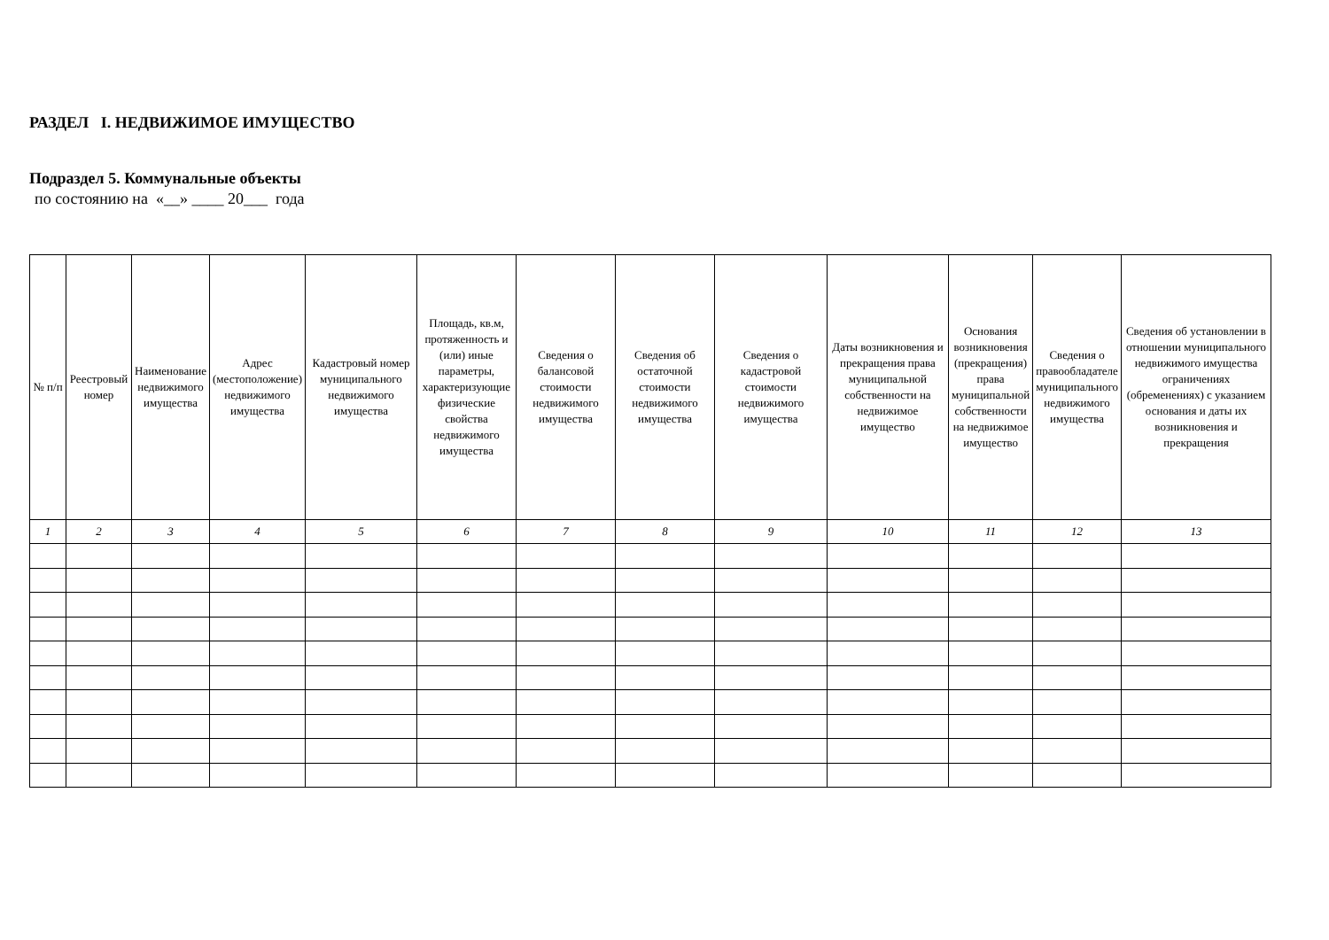РАЗДЕЛ I. НЕДВИЖИМОЕ ИМУЩЕСТВО
Подраздел 5. Коммунальные объекты
по состоянию на «__» ____ 20___ года
| № п/п | Реестровый номер | Наименование недвижимого имущества | Адрес (местоположение) недвижимого имущества | Кадастровый номер муниципального недвижимого имущества | Площадь, кв.м, протяженность и (или) иные параметры, характеризующие физические свойства недвижимого имущества | Сведения о балансовой стоимости недвижимого имущества | Сведения об остаточной стоимости недвижимого имущества | Сведения о кадастровой стоимости недвижимого имущества | Даты возникновения и прекращения права муниципальной собственности на недвижимое имущество | Основания возникновения (прекращения) права муниципальной собственности на недвижимое имущество | Сведения о правообладателе муниципального недвижимого имущества | Сведения об установлении в отношении муниципального недвижимого имущества ограничениях (обременениях) с указанием основания и даты их возникновения и прекращения |
| --- | --- | --- | --- | --- | --- | --- | --- | --- | --- | --- | --- | --- |
| 1 | 2 | 3 | 4 | 5 | 6 | 7 | 8 | 9 | 10 | 11 | 12 | 13 |